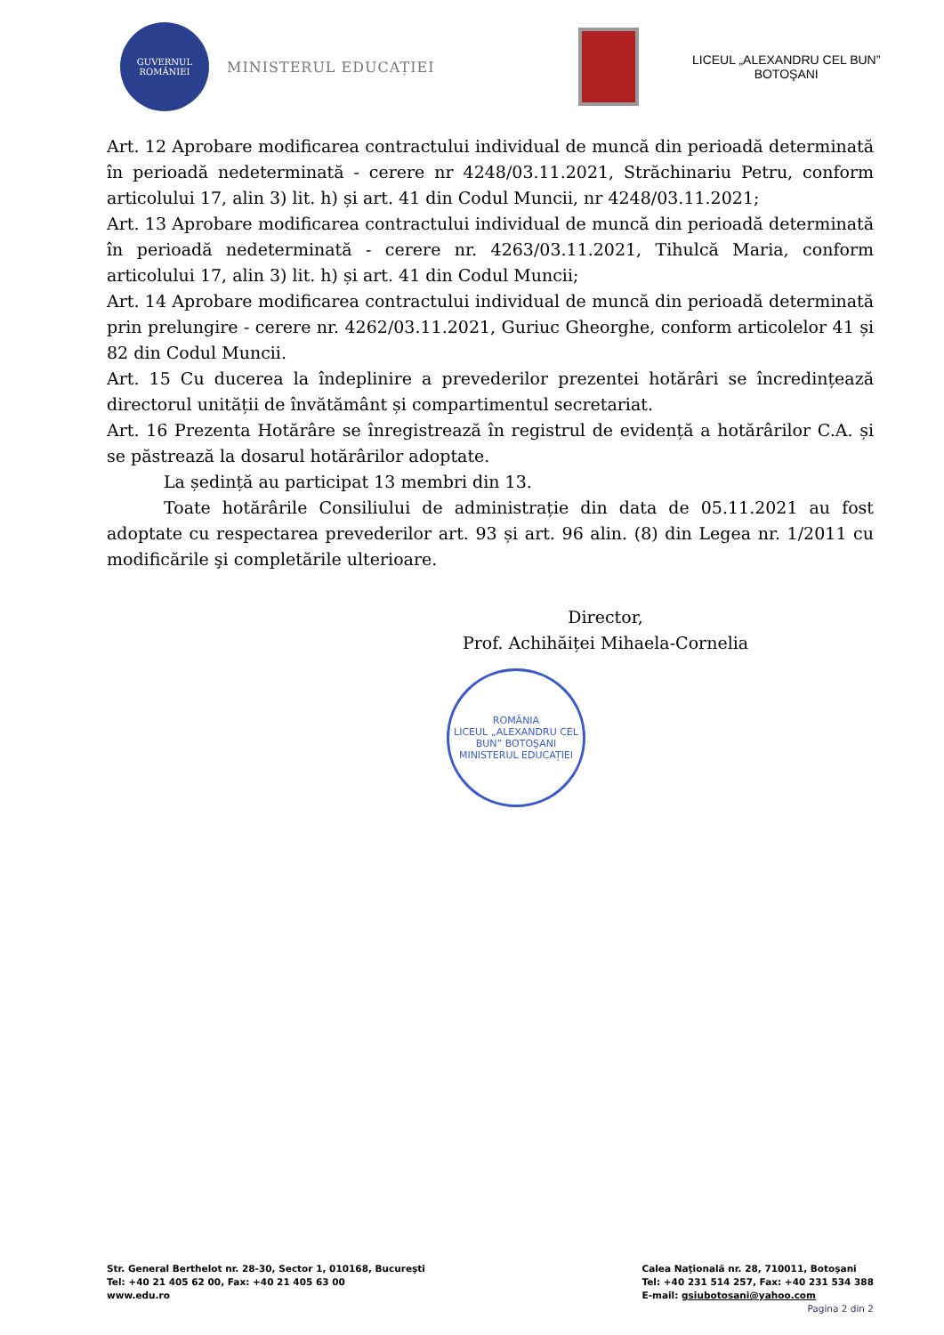GUVERNUL ROMÂNIEI
MINISTERUL EDUCAȚIEI
LICEUL „ALEXANDRU CEL BUN”
BOTOŞANI
Art. 12 Aprobare modificarea contractului individual de muncă din perioadă determinată în perioadă nedeterminată - cerere nr 4248/03.11.2021, Străchinariu Petru, conform articolului 17, alin 3) lit. h) și art. 41 din Codul Muncii, nr 4248/03.11.2021;
Art. 13 Aprobare modificarea contractului individual de muncă din perioadă determinată în perioadă nedeterminată - cerere nr. 4263/03.11.2021, Tihulcă Maria, conform articolului 17, alin 3) lit. h) și art. 41 din Codul Muncii;
Art. 14 Aprobare modificarea contractului individual de muncă din perioadă determinată prin prelungire - cerere nr. 4262/03.11.2021, Guriuc Gheorghe, conform articolelor 41 și 82 din Codul Muncii.
Art. 15 Cu ducerea la îndeplinire a prevederilor prezentei hotărâri se încredințează directorul unității de învătământ și compartimentul secretariat.
Art. 16 Prezenta Hotărâre se înregistrează în registrul de evidență a hotărârilor C.A. și se păstrează la dosarul hotărârilor adoptate.
La ședință au participat 13 membri din 13.
Toate hotărârile Consiliului de administrație din data de 05.11.2021 au fost adoptate cu respectarea prevederilor art. 93 și art. 96 alin. (8) din Legea nr. 1/2011 cu modificările şi completările ulterioare.
Director,
Prof. Achihăiței Mihaela-Cornelia
ROMÂNIA
LICEUL „ALEXANDRU CEL BUN” BOTOŞANI
MINISTERUL EDUCAȚIEI
Str. General Berthelot nr. 28-30, Sector 1, 010168, Bucureşti
Tel: +40 21 405 62 00, Fax: +40 21 405 63 00
www.edu.ro
Calea Naţională nr. 28, 710011, Botoşani
Tel: +40 231 514 257, Fax: +40 231 534 388
E-mail: gsiubotosani@yahoo.com
Pagina 2 din 2